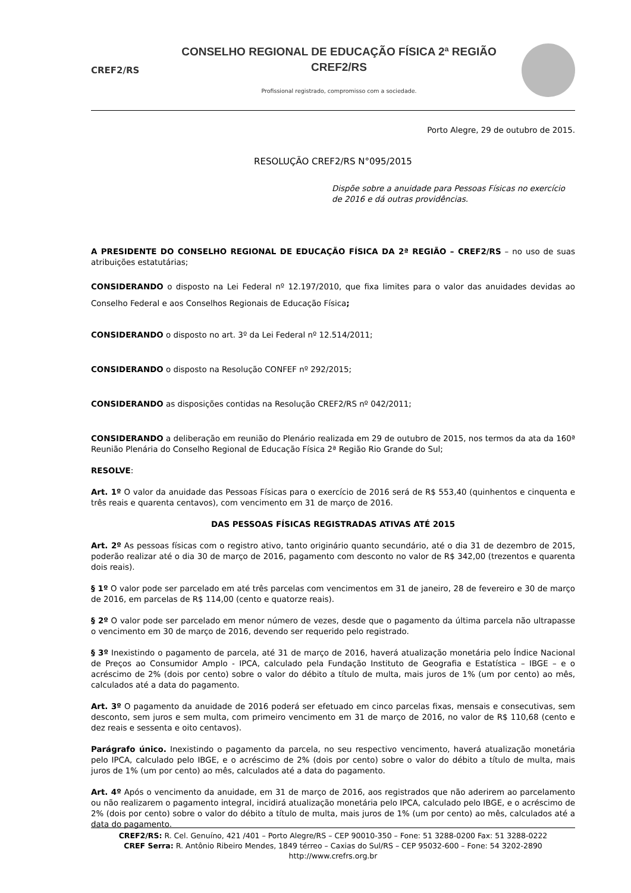CREF2/RS
CONSELHO REGIONAL DE EDUCAÇÃO FÍSICA 2ª REGIÃO
CREF2/RS
Profissional registrado, compromisso com a sociedade.
Porto Alegre, 29 de outubro de 2015.
RESOLUÇÃO CREF2/RS N°095/2015
Dispõe sobre a anuidade para Pessoas Físicas no exercício de 2016 e dá outras providências.
A PRESIDENTE DO CONSELHO REGIONAL DE EDUCAÇÃO FÍSICA DA 2ª REGIÃO – CREF2/RS – no uso de suas atribuições estatutárias;
CONSIDERANDO o disposto na Lei Federal nº 12.197/2010, que fixa limites para o valor das anuidades devidas ao Conselho Federal e aos Conselhos Regionais de Educação Física;
CONSIDERANDO o disposto no art. 3º da Lei Federal nº 12.514/2011;
CONSIDERANDO o disposto na Resolução CONFEF nº 292/2015;
CONSIDERANDO as disposições contidas na Resolução CREF2/RS nº 042/2011;
CONSIDERANDO a deliberação em reunião do Plenário realizada em 29 de outubro de 2015, nos termos da ata da 160ª Reunião Plenária do Conselho Regional de Educação Física 2ª Região Rio Grande do Sul;
RESOLVE:
Art. 1º O valor da anuidade das Pessoas Físicas para o exercício de 2016 será de R$ 553,40 (quinhentos e cinquenta e três reais e quarenta centavos), com vencimento em 31 de março de 2016.
DAS PESSOAS FÍSICAS REGISTRADAS ATIVAS ATÉ 2015
Art. 2º As pessoas físicas com o registro ativo, tanto originário quanto secundário, até o dia 31 de dezembro de 2015, poderão realizar até o dia 30 de março de 2016, pagamento com desconto no valor de R$ 342,00 (trezentos e quarenta dois reais).
§ 1º O valor pode ser parcelado em até três parcelas com vencimentos em 31 de janeiro, 28 de fevereiro e 30 de março de 2016, em parcelas de R$ 114,00 (cento e quatorze reais).
§ 2º O valor pode ser parcelado em menor número de vezes, desde que o pagamento da última parcela não ultrapasse o vencimento em 30 de março de 2016, devendo ser requerido pelo registrado.
§ 3º Inexistindo o pagamento de parcela, até 31 de março de 2016, haverá atualização monetária pelo Índice Nacional de Preços ao Consumidor Amplo - IPCA, calculado pela Fundação Instituto de Geografia e Estatística – IBGE – e o acréscimo de 2% (dois por cento) sobre o valor do débito a título de multa, mais juros de 1% (um por cento) ao mês, calculados até a data do pagamento.
Art. 3º O pagamento da anuidade de 2016 poderá ser efetuado em cinco parcelas fixas, mensais e consecutivas, sem desconto, sem juros e sem multa, com primeiro vencimento em 31 de março de 2016, no valor de R$ 110,68 (cento e dez reais e sessenta e oito centavos).
Parágrafo único. Inexistindo o pagamento da parcela, no seu respectivo vencimento, haverá atualização monetária pelo IPCA, calculado pelo IBGE, e o acréscimo de 2% (dois por cento) sobre o valor do débito a título de multa, mais juros de 1% (um por cento) ao mês, calculados até a data do pagamento.
Art. 4º Após o vencimento da anuidade, em 31 de março de 2016, aos registrados que não aderirem ao parcelamento ou não realizarem o pagamento integral, incidirá atualização monetária pelo IPCA, calculado pelo IBGE, e o acréscimo de 2% (dois por cento) sobre o valor do débito a título de multa, mais juros de 1% (um por cento) ao mês, calculados até a data do pagamento.
CREF2/RS: R. Cel. Genuíno, 421 /401 – Porto Alegre/RS – CEP 90010-350 – Fone: 51 3288-0200 Fax: 51 3288-0222
CREF Serra: R. Antônio Ribeiro Mendes, 1849 térreo – Caxias do Sul/RS – CEP 95032-600 – Fone: 54 3202-2890
http://www.crefrs.org.br